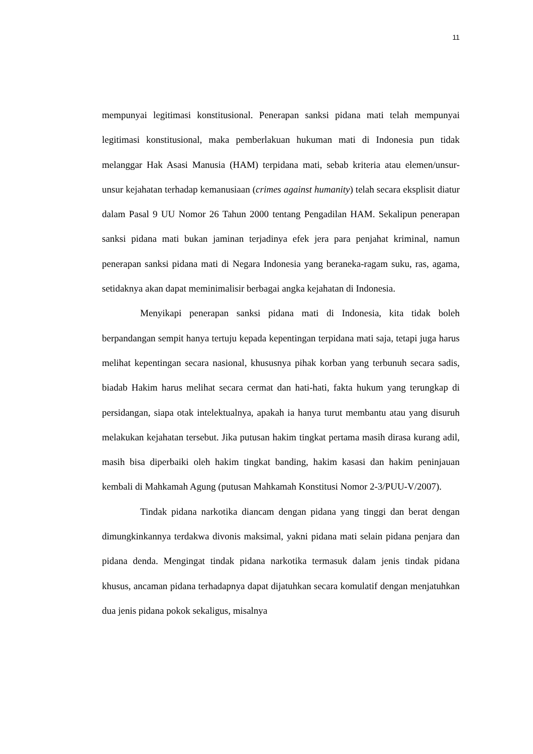11
mempunyai legitimasi konstitusional. Penerapan sanksi pidana mati telah mempunyai legitimasi konstitusional, maka pemberlakuan hukuman mati di Indonesia pun tidak melanggar Hak Asasi Manusia (HAM) terpidana mati, sebab kriteria atau elemen/unsur-unsur kejahatan terhadap kemanusiaan (crimes against humanity) telah secara eksplisit diatur dalam Pasal 9 UU Nomor 26 Tahun 2000 tentang Pengadilan HAM. Sekalipun penerapan sanksi pidana mati bukan jaminan terjadinya efek jera para penjahat kriminal, namun penerapan sanksi pidana mati di Negara Indonesia yang beraneka-ragam suku, ras, agama, setidaknya akan dapat meminimalisir berbagai angka kejahatan di Indonesia.
Menyikapi penerapan sanksi pidana mati di Indonesia, kita tidak boleh berpandangan sempit hanya tertuju kepada kepentingan terpidana mati saja, tetapi juga harus melihat kepentingan secara nasional, khususnya pihak korban yang terbunuh secara sadis, biadab Hakim harus melihat secara cermat dan hati-hati, fakta hukum yang terungkap di persidangan, siapa otak intelektualnya, apakah ia hanya turut membantu atau yang disuruh melakukan kejahatan tersebut. Jika putusan hakim tingkat pertama masih dirasa kurang adil, masih bisa diperbaiki oleh hakim tingkat banding, hakim kasasi dan hakim peninjauan kembali di Mahkamah Agung (putusan Mahkamah Konstitusi Nomor 2-3/PUU-V/2007).
Tindak pidana narkotika diancam dengan pidana yang tinggi dan berat dengan dimungkinkannya terdakwa divonis maksimal, yakni pidana mati selain pidana penjara dan pidana denda. Mengingat tindak pidana narkotika termasuk dalam jenis tindak pidana khusus, ancaman pidana terhadapnya dapat dijatuhkan secara komulatif dengan menjatuhkan dua jenis pidana pokok sekaligus, misalnya